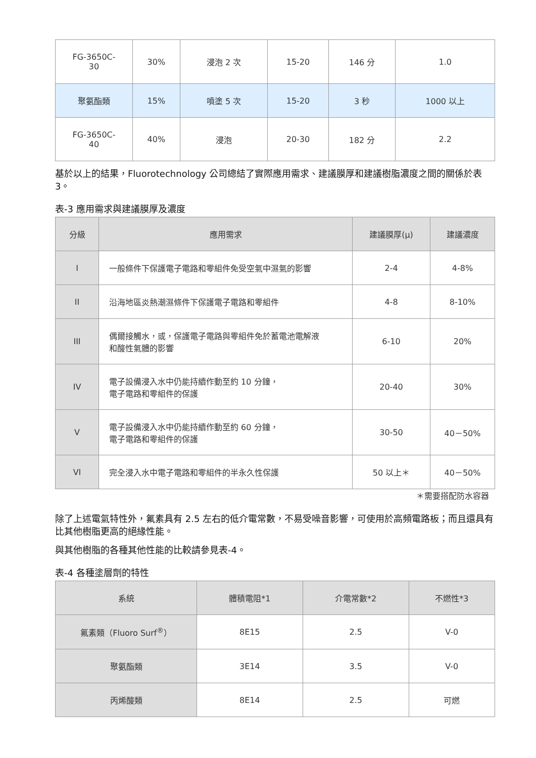| FG-3650C- 30 | 30% | 浸泡 2 次 | 15-20 | 146 分 | 1.0 |
| 聚氨酯類 | 15% | 噴塗 5 次 | 15-20 | 3 秒 | 1000 以上 |
| FG-3650C- 40 | 40% | 浸泡 | 20-30 | 182 分 | 2.2 |
基於以上的結果，Fluorotechnology 公司總結了實際應用需求、建議膜厚和建議樹脂濃度之間的關係於表 3。
表-3 應用需求與建議膜厚及濃度
| 分級 | 應用需求 | 建議膜厚(μ) | 建議濃度 |
| --- | --- | --- | --- |
| I | 一般條件下保護電子電路和零組件免受空氣中濕氣的影響 | 2-4 | 4-8% |
| II | 沿海地區炎熱潮濕條件下保護電子電路和零組件 | 4-8 | 8-10% |
| III | 偶爾接觸水，或，保護電子電路與零組件免於蓄電池電解液 和酸性氣體的影響 | 6-10 | 20% |
| IV | 電子設備浸入水中仍能持續作動至約 10 分鐘， 電子電路和零組件的保護 | 20-40 | 30% |
| V | 電子設備浸入水中仍能持續作動至約 60 分鐘， 電子電路和零組件的保護 | 30-50 | 40－50% |
| VI | 完全浸入水中電子電路和零組件的半永久性保護 | 50 以上＊ | 40－50% |
＊需要搭配防水容器
除了上述電氣特性外，氟素具有 2.5 左右的低介電常數，不易受噪音影響，可使用於高頻電路板；而且還具有比其他樹脂更高的絕緣性能。
與其他樹脂的各種其他性能的比較請參見表-4。
表-4 各種塗層劑的特性
| 系統 | 體積電阻*1 | 介電常數*2 | 不燃性*3 |
| --- | --- | --- | --- |
| 氟素類（Fluoro Surf<sup>®</sup>） | 8E15 | 2.5 | V-0 |
| 聚氨酯類 | 3E14 | 3.5 | V-0 |
| 丙烯酸類 | 8E14 | 2.5 | 可燃 |